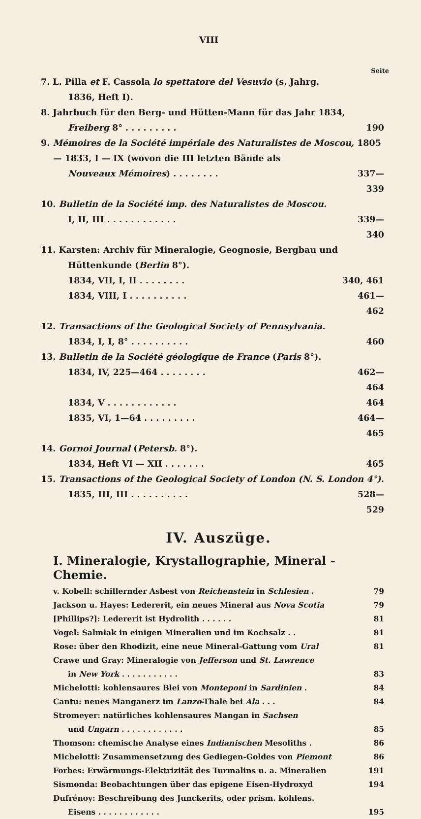VIII
Seite
7. L. Pilla et F. Cassola lo spettatore del Vesuvio (s. Jahrg.
1836, Heft I).
8. Jahrbuch für den Berg- und Hütten-Mann für das Jahr 1834,
Freiberg 8° . . . . . . . . . 190
9. Mémoires de la Société impériale des Naturalistes de Moscou, 1805 — 1833, I — IX (wovon die III letzten Bände als
Nouveaux Mémoires) . . . . . . . . 337—339
10. Bulletin de la Société imp. des Naturalistes de Moscou.
I, II, III . . . . . . . . . . . . 339—340
11. Karsten: Archiv für Mineralogie, Geognosie, Bergbau und
Hüttenkunde (Berlin 8°).
1834, VII, I, II . . . . . . . . 340, 461
1834, VIII, I . . . . . . . . . . 461—462
12. Transactions of the Geological Society of Pennsylvania.
1834, I, I, 8° . . . . . . . . . . 460
13. Bulletin de la Société géologique de France (Paris 8°).
1834, IV, 225—464 . . . . . . . . 462—464
1834, V . . . . . . . . . . . . 464
1835, VI, 1—64 . . . . . . . . . 464—465
14. Gornoi Journal (Petersb. 8°).
1834, Heft VI — XII . . . . . . . 465
15. Transactions of the Geological Society of London (N. S. London 4°).
1835, III, III . . . . . . . . . . 528—529
IV. Auszüge.
I. Mineralogie, Krystallographie, Mineral - Chemie.
v. Kobell: schillernder Asbest von Reichenstein in Schlesien . 79
Jackson u. Hayes: Ledererit, ein neues Mineral aus Nova Scotia 79
[Phillips?]: Ledererit ist Hydrolith . . . . . . 81
Vogel: Salmiak in einigen Mineralien und im Kochsalz . . 81
Rose: über den Rhodizit, eine neue Mineral-Gattung vom Ural 81
Crawe und Gray: Mineralogie von Jefferson und St. Lawrence
in New York . . . . . . . . . . . 83
Michelotti: kohlensaures Blei von Monteponi in Sardinien . 84
Cantu: neues Manganerz im Lanzo-Thale bei Ala . . . 84
Stromeyer: natürliches kohlensaures Mangan in Sachsen
und Ungarn . . . . . . . . . . . . 85
Thomson: chemische Analyse eines Indianischen Mesoliths . 86
Michelotti: Zusammensetzung des Gediegen-Goldes von Piemont 86
Forbes: Erwärmungs-Elektrizität des Turmalins u. a. Mineralien 191
Sismonda: Beobachtungen über das epigene Eisen-Hydroxyd 194
Dufrénoy: Beschreibung des Junckerits, oder prism. kohlens.
Eisens . . . . . . . . . . . . 195